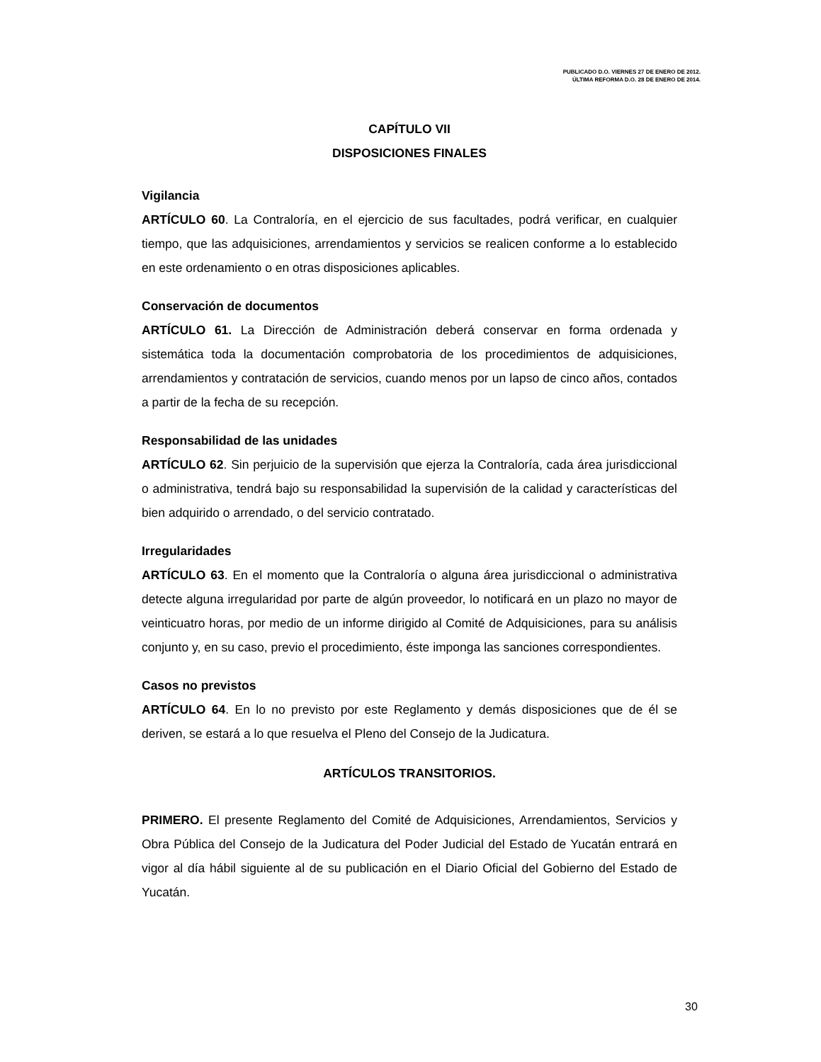PUBLICADO D.O. VIERNES 27 DE ENERO DE 2012.
ÚLTIMA REFORMA D.O. 28 DE ENERO DE 2014.
CAPÍTULO VII
DISPOSICIONES FINALES
Vigilancia
ARTÍCULO 60. La Contraloría, en el ejercicio de sus facultades, podrá verificar, en cualquier tiempo, que las adquisiciones, arrendamientos y servicios se realicen conforme a lo establecido en este ordenamiento o en otras disposiciones aplicables.
Conservación de documentos
ARTÍCULO 61. La Dirección de Administración deberá conservar en forma ordenada y sistemática toda la documentación comprobatoria de los procedimientos de adquisiciones, arrendamientos y contratación de servicios, cuando menos por un lapso de cinco años, contados a partir de la fecha de su recepción.
Responsabilidad de las unidades
ARTÍCULO 62. Sin perjuicio de la supervisión que ejerza la Contraloría, cada área jurisdiccional o administrativa, tendrá bajo su responsabilidad la supervisión de la calidad y características del bien adquirido o arrendado, o del servicio contratado.
Irregularidades
ARTÍCULO 63. En el momento que la Contraloría o alguna área jurisdiccional o administrativa detecte alguna irregularidad por parte de algún proveedor, lo notificará en un plazo no mayor de veinticuatro horas, por medio de un informe dirigido al Comité de Adquisiciones, para su análisis conjunto y, en su caso, previo el procedimiento, éste imponga las sanciones correspondientes.
Casos no previstos
ARTÍCULO 64. En lo no previsto por este Reglamento y demás disposiciones que de él se deriven, se estará a lo que resuelva el Pleno del Consejo de la Judicatura.
ARTÍCULOS TRANSITORIOS.
PRIMERO. El presente Reglamento del Comité de Adquisiciones, Arrendamientos, Servicios y Obra Pública del Consejo de la Judicatura del Poder Judicial del Estado de Yucatán entrará en vigor al día hábil siguiente al de su publicación en el Diario Oficial del Gobierno del Estado de Yucatán.
30